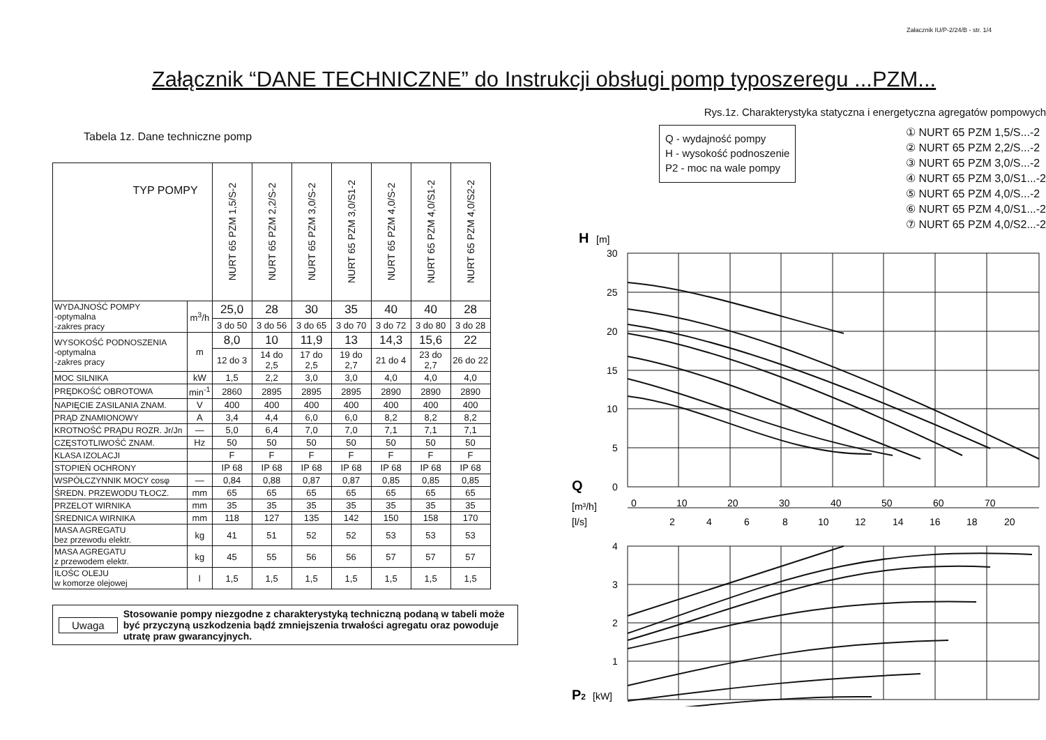Załacznik IU/P-2/24/B - str. 1/4
Załącznik “DANE TECHNICZNE” do Instrukcji obsługi pomp typoszeregu ...PZM...
Tabela 1z. Dane techniczne pomp
| TYP POMPY | | NURT 65 PZM 1,5/S-2 | NURT 65 PZM 2,2/S-2 | NURT 65 PZM 3,0/S-2 | NURT 65 PZM 3,0/S1-2 | NURT 65 PZM 4,0/S-2 | NURT 65 PZM 4,0/S1-2 | NURT 65 PZM 4,0/S2-2 |
| --- | --- | --- | --- | --- | --- | --- | --- | --- |
| WYDAJNOŚĆ POMPY -optymalna -zakres pracy | m<sup>3</sup>/h | 25,0 | 28 | 30 | 35 | 40 | 40 | 28 |
| | | 3 do 50 | 3 do 56 | 3 do 65 | 3 do 70 | 3 do 72 | 3 do 80 | 3 do 28 |
| WYSOKOŚĆ PODNOSZENIA -optymalna -zakres pracy | m | 8,0 | 10 | 11,9 | 13 | 14,3 | 15,6 | 22 |
| | | 12 do 3 | 14 do 2,5 | 17 do 2,5 | 19 do 2,7 | 21 do 4 | 23 do 2,7 | 26 do 22 |
| MOC SILNIKA | kW | 1,5 | 2,2 | 3,0 | 3,0 | 4,0 | 4,0 | 4,0 |
| PRĘDKOŚĆ OBROTOWA | min<sup>-1</sup> | 2860 | 2895 | 2895 | 2895 | 2890 | 2890 | 2890 |
| NAPIĘCIE ZASILANIA ZNAM. | V | 400 | 400 | 400 | 400 | 400 | 400 | 400 |
| PRĄD ZNAMIONOWY | A | 3,4 | 4,4 | 6,0 | 6,0 | 8,2 | 8,2 | 8,2 |
| KROTNOŚĆ PRĄDU ROZR. Jr/Jn | — | 5,0 | 6,4 | 7,0 | 7,0 | 7,1 | 7,1 | 7,1 |
| CZĘSTOTLIWOŚĆ ZNAM. | Hz | 50 | 50 | 50 | 50 | 50 | 50 | 50 |
| KLASA IZOLACJI | | F | F | F | F | F | F | F |
| STOPIEŃ OCHRONY | | IP 68 | IP 68 | IP 68 | IP 68 | IP 68 | IP 68 | IP 68 |
| WSPÓŁCZYNNIK MOCY cosφ | — | 0,84 | 0,88 | 0,87 | 0,87 | 0,85 | 0,85 | 0,85 |
| ŚREDN. PRZEWODU TŁOCZ. | mm | 65 | 65 | 65 | 65 | 65 | 65 | 65 |
| PRZELOT WIRNIKA | mm | 35 | 35 | 35 | 35 | 35 | 35 | 35 |
| ŚREDNICA WIRNIKA | mm | 118 | 127 | 135 | 142 | 150 | 158 | 170 |
| MASA AGREGATU bez przewodu elektr. | kg | 41 | 51 | 52 | 52 | 53 | 53 | 53 |
| MASA AGREGATU z przewodem elektr. | kg | 45 | 55 | 56 | 56 | 57 | 57 | 57 |
| ILOŚC OLEJU w komorze olejowej | l | 1,5 | 1,5 | 1,5 | 1,5 | 1,5 | 1,5 | 1,5 |
Uwaga
Stosowanie pompy niezgodne z charakterystyką techniczną podaną w tabeli może być przyczyną uszkodzenia bądź zmniejszenia trwałości agregatu oraz powoduje utratę praw gwarancyjnych.
Rys.1z. Charakterystyka statyczna i energetyczna agregatów pompowych
Q - wydajność pompy
H - wysokość podnoszenie
P2 - moc na wale pompy
① NURT 65 PZM 1,5/S...-2
② NURT 65 PZM 2,2/S...-2
③ NURT 65 PZM 3,0/S...-2
④ NURT 65 PZM 3,0/S1...-2
⑤ NURT 65 PZM 4,0/S...-2
⑥ NURT 65 PZM 4,0/S1...-2
⑦ NURT 65 PZM 4,0/S2...-2
H
[m]
30
25
20
15
10
5
0
Q
[m³/h]
0
10
20
30
40
50
60
70
[l/s]
2
4
6
8
10
12
14
16
18
20
4
3
2
1
P2
[kW]